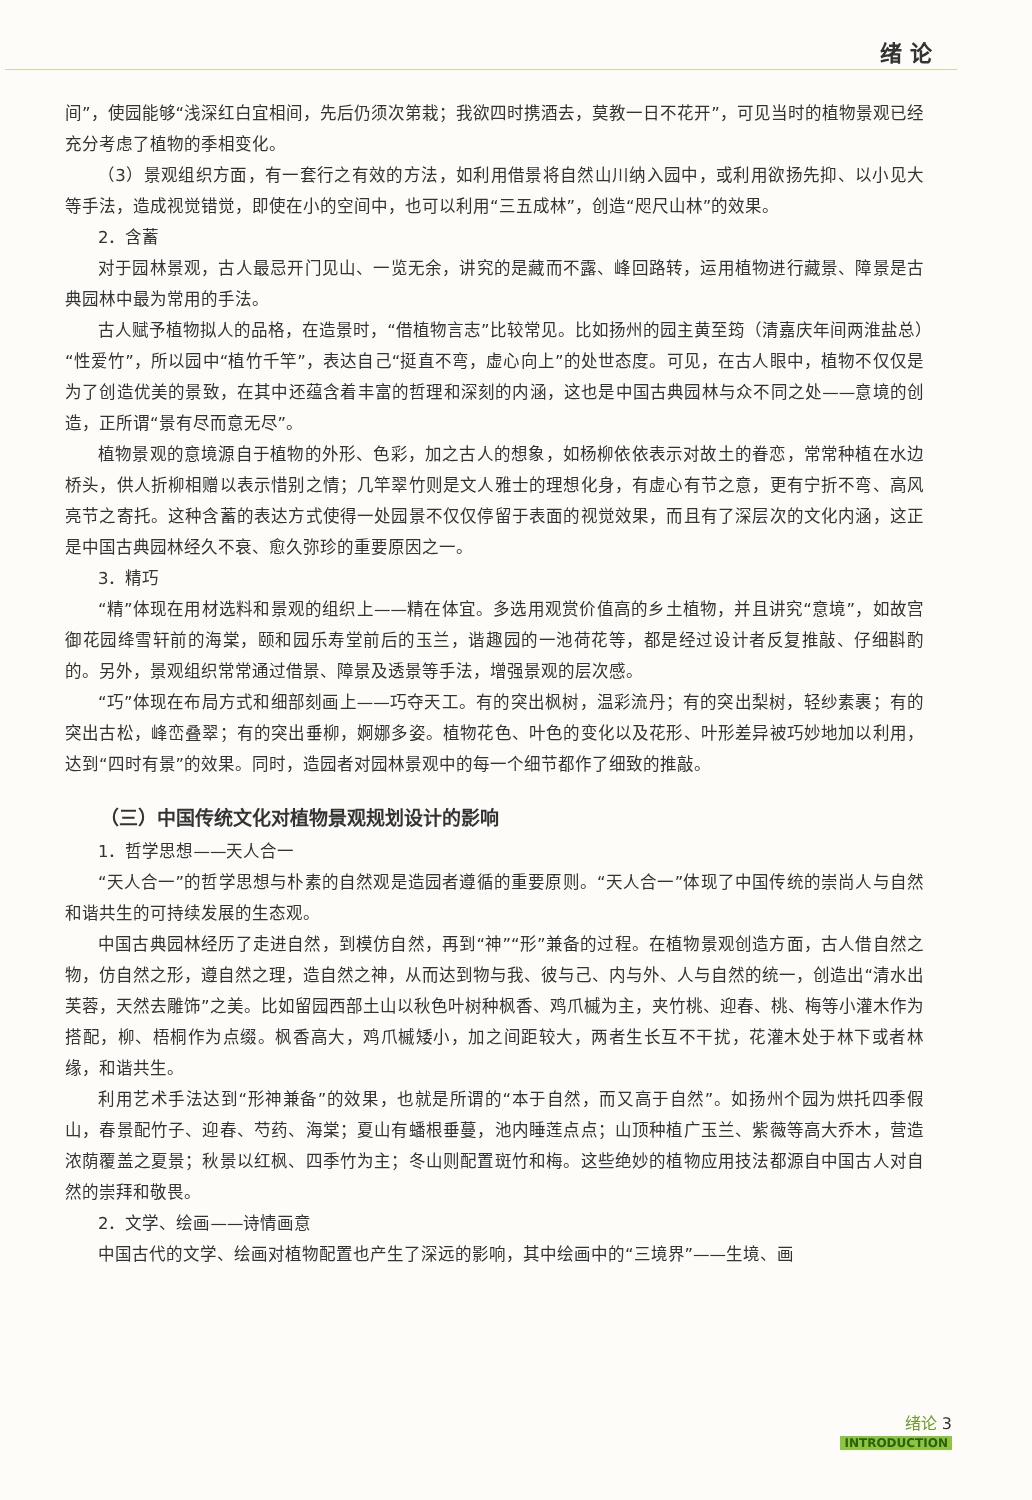绪 论
间”，使园能够“浅深红白宜相间，先后仍须次第栽；我欲四时携酒去，莫教一日不花开”，可见当时的植物景观已经充分考虑了植物的季相变化。
（3）景观组织方面，有一套行之有效的方法，如利用借景将自然山川纳入园中，或利用欲扬先抑、以小见大等手法，造成视觉错觉，即使在小的空间中，也可以利用“三五成林”，创造“咫尺山林”的效果。
2．含蓄
对于园林景观，古人最忌开门见山、一览无余，讲究的是藏而不露、峰回路转，运用植物进行藏景、障景是古典园林中最为常用的手法。
古人赋予植物拟人的品格，在造景时，“借植物言志”比较常见。比如扬州的园主黄至筠（清嘉庆年间两淮盐总）“性爱竹”，所以园中“植竹千竿”，表达自己“挺直不弯，虚心向上”的处世态度。可见，在古人眼中，植物不仅仅是为了创造优美的景致，在其中还蕴含着丰富的哲理和深刻的内涵，这也是中国古典园林与众不同之处——意境的创造，正所谓“景有尽而意无尽”。
植物景观的意境源自于植物的外形、色彩，加之古人的想象，如杨柳依依表示对故土的眷恋，常常种植在水边桥头，供人折柳相赠以表示惜别之情；几竿翠竹则是文人雅士的理想化身，有虚心有节之意，更有宁折不弯、高风亮节之寄托。这种含蓄的表达方式使得一处园景不仅仅停留于表面的视觉效果，而且有了深层次的文化内涵，这正是中国古典园林经久不衰、愈久弥珍的重要原因之一。
3．精巧
“精”体现在用材选料和景观的组织上——精在体宜。多选用观赏价值高的乡土植物，并且讲究“意境”，如故宫御花园绛雪轩前的海棠，颐和园乐寿堂前后的玉兰，谐趣园的一池荷花等，都是经过设计者反复推敲、仔细斟酌的。另外，景观组织常常通过借景、障景及透景等手法，增强景观的层次感。
“巧”体现在布局方式和细部刻画上——巧夺天工。有的突出枫树，温彩流丹；有的突出梨树，轻纱素裹；有的突出古松，峰峦叠翠；有的突出垂柳，婀娜多姿。植物花色、叶色的变化以及花形、叶形差异被巧妙地加以利用，达到“四时有景”的效果。同时，造园者对园林景观中的每一个细节都作了细致的推敲。
（三）中国传统文化对植物景观规划设计的影响
1．哲学思想——天人合一
“天人合一”的哲学思想与朴素的自然观是造园者遵循的重要原则。“天人合一”体现了中国传统的崇尚人与自然和谐共生的可持续发展的生态观。
中国古典园林经历了走进自然，到模仿自然，再到“神”“形”兼备的过程。在植物景观创造方面，古人借自然之物，仿自然之形，遵自然之理，造自然之神，从而达到物与我、彼与己、内与外、人与自然的统一，创造出“清水出芙蓉，天然去雕饰”之美。比如留园西部土山以秋色叶树种枫香、鸡爪槭为主，夹竹桃、迎春、桃、梅等小灌木作为搭配，柳、梧桐作为点缀。枫香高大，鸡爪槭矮小，加之间距较大，两者生长互不干扰，花灌木处于林下或者林缘，和谐共生。
利用艺术手法达到“形神兼备”的效果，也就是所谓的“本于自然，而又高于自然”。如扬州个园为烘托四季假山，春景配竹子、迎春、芍药、海棠；夏山有蟠根垂蔓，池内睡莲点点；山顶种植广玉兰、紫薇等高大乔木，营造浓荫覆盖之夏景；秋景以红枫、四季竹为主；冬山则配置斑竹和梅。这些绝妙的植物应用技法都源自中国古人对自然的崇拜和敬畏。
2．文学、绘画——诗情画意
中国古代的文学、绘画对植物配置也产生了深远的影响，其中绘画中的“三境界”——生境、画
绪论 3
INTRODUCTION